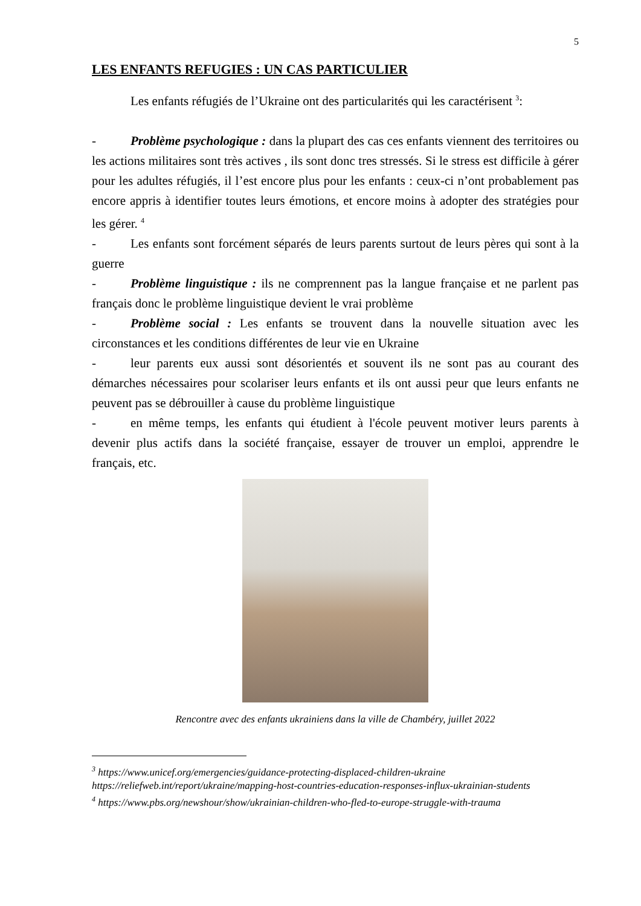5
LES ENFANTS REFUGIES : UN CAS PARTICULIER
Les enfants réfugiés de l’Ukraine ont des particularités qui les caractérisent <sup>3</sup>:
- Problème psychologique : dans la plupart des cas ces enfants viennent des territoires ou les actions militaires sont très actives , ils sont donc tres stressés. Si le stress est difficile à gérer pour les adultes réfugiés, il l’est encore plus pour les enfants : ceux-ci n’ont probablement pas encore appris à identifier toutes leurs émotions, et encore moins à adopter des stratégies pour les gérer. <sup>4</sup>
- Les enfants sont forcément séparés de leurs parents surtout de leurs pères qui sont à la guerre
- Problème linguistique : ils ne comprennent pas la langue française et ne parlent pas français donc le problème linguistique devient le vrai problème
- Problème social : Les enfants se trouvent dans la nouvelle situation avec les circonstances et les conditions différentes de leur vie en Ukraine
- leur parents eux aussi sont désorientés et souvent ils ne sont pas au courant des démarches nécessaires pour scolariser leurs enfants et ils ont aussi peur que leurs enfants ne peuvent pas se débrouiller à cause du problème linguistique
- en même temps, les enfants qui étudient à l'école peuvent motiver leurs parents à devenir plus actifs dans la société française, essayer de trouver un emploi, apprendre le français, etc.
Rencontre avec des enfants ukrainiens dans la ville de Chambéry, juillet 2022
<sup>3</sup> https://www.unicef.org/emergencies/guidance-protecting-displaced-children-ukraine
https://reliefweb.int/report/ukraine/mapping-host-countries-education-responses-influx-ukrainian-students
<sup>4</sup> https://www.pbs.org/newshour/show/ukrainian-children-who-fled-to-europe-struggle-with-trauma